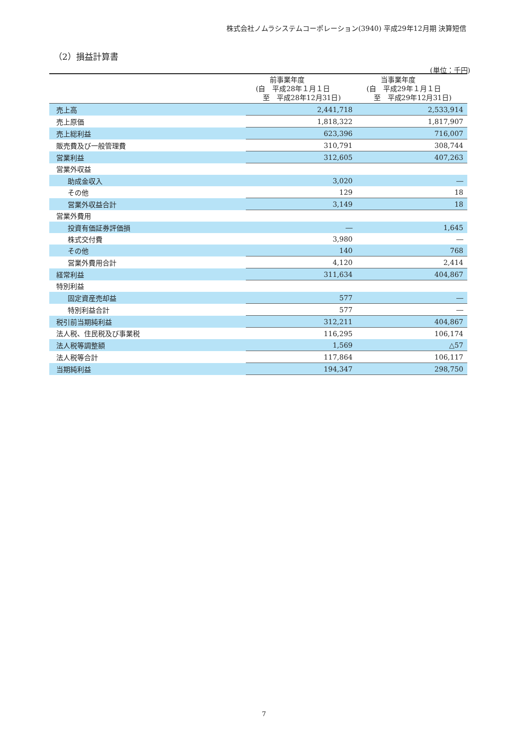株式会社ノムラシステムコーポレーション(3940) 平成29年12月期 決算短信
（2）損益計算書
(単位：千円)
| | 前事業年度 (自 平成28年１月１日 至 平成28年12月31日) | 当事業年度 (自 平成29年１月１日 至 平成29年12月31日) |
| --- | --- | --- |
| 売上高 | 2,441,718 | 2,533,914 |
| 売上原価 | 1,818,322 | 1,817,907 |
| 売上総利益 | 623,396 | 716,007 |
| 販売費及び一般管理費 | 310,791 | 308,744 |
| 営業利益 | 312,605 | 407,263 |
| 営業外収益 | | |
| 助成金収入 | 3,020 | ― |
| その他 | 129 | 18 |
| 営業外収益合計 | 3,149 | 18 |
| 営業外費用 | | |
| 投資有価証券評価損 | ― | 1,645 |
| 株式交付費 | 3,980 | ― |
| その他 | 140 | 768 |
| 営業外費用合計 | 4,120 | 2,414 |
| 経常利益 | 311,634 | 404,867 |
| 特別利益 | | |
| 固定資産売却益 | 577 | ― |
| 特別利益合計 | 577 | ― |
| 税引前当期純利益 | 312,211 | 404,867 |
| 法人税、住民税及び事業税 | 116,295 | 106,174 |
| 法人税等調整額 | 1,569 | △57 |
| 法人税等合計 | 117,864 | 106,117 |
| 当期純利益 | 194,347 | 298,750 |
7